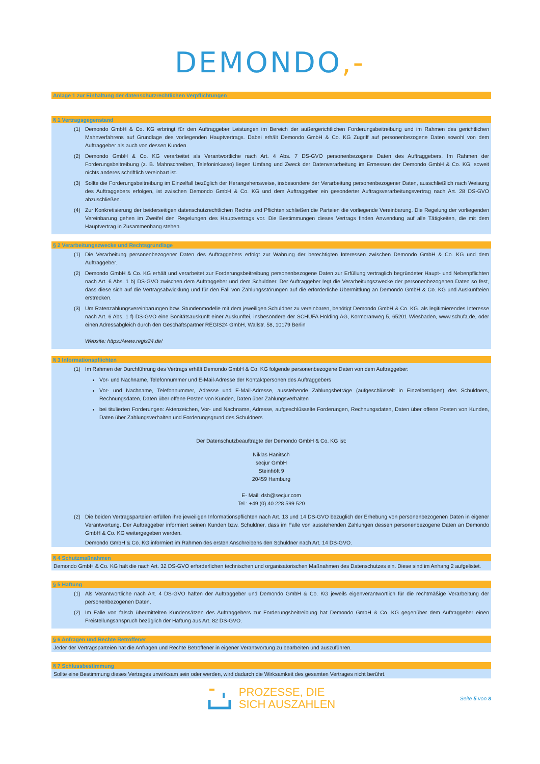DEMONDO,-
Anlage 1 zur Einhaltung der datenschutzrechtlichen Verpflichtungen
§ 1 Vertragsgegenstand
(1) Demondo GmbH & Co. KG erbringt für den Auftraggeber Leistungen im Bereich der außergerichtlichen Forderungsbeitreibung und im Rahmen des gerichtlichen Mahnverfahrens auf Grundlage des vorliegenden Hauptvertrags. Dabei erhält Demondo GmbH & Co. KG Zugriff auf personenbezogene Daten sowohl von dem Auftraggeber als auch von dessen Kunden.
(2) Demondo GmbH & Co. KG verarbeitet als Verantwortliche nach Art. 4 Abs. 7 DS-GVO personenbezogene Daten des Auftraggebers. Im Rahmen der Forderungsbeitreibung (z. B. Mahnschreiben, Telefoninkasso) liegen Umfang und Zweck der Datenverarbeitung im Ermessen der Demondo GmbH & Co. KG, soweit nichts anderes schriftlich vereinbart ist.
(3) Sollte die Forderungsbeitreibung im Einzelfall bezüglich der Herangehensweise, insbesondere der Verarbeitung personenbezogener Daten, ausschließlich nach Weisung des Auftraggebers erfolgen, ist zwischen Demondo GmbH & Co. KG und dem Auftraggeber ein gesonderter Auftragsverarbeitungsvertrag nach Art. 28 DS-GVO abzuschließen.
(4) Zur Konkretisierung der beiderseitigen datenschutzrechtlichen Rechte und Pflichten schließen die Parteien die vorliegende Vereinbarung. Die Regelung der vorliegenden Vereinbarung gehen im Zweifel den Regelungen des Hauptvertrags vor. Die Bestimmungen dieses Vertrags finden Anwendung auf alle Tätigkeiten, die mit dem Hauptvertrag in Zusammenhang stehen.
§ 2 Verarbeitungszwecke und Rechtsgrundlage
(1) Die Verarbeitung personenbezogener Daten des Auftraggebers erfolgt zur Wahrung der berechtigten Interessen zwischen Demondo GmbH & Co. KG und dem Auftraggeber.
(2) Demondo GmbH & Co. KG erhält und verarbeitet zur Forderungsbeitreibung personenbezogene Daten zur Erfüllung vertraglich begründeter Haupt- und Nebenpflichten nach Art. 6 Abs. 1 b) DS-GVO zwischen dem Auftraggeber und dem Schuldner. Der Auftraggeber legt die Verarbeitungszwecke der personenbezogenen Daten so fest, dass diese sich auf die Vertragsabwicklung und für den Fall von Zahlungsstörungen auf die erforderliche Übermittlung an Demondo GmbH & Co. KG und Auskunfteien erstrecken.
(3) Um Ratenzahlungsvereinbarungen bzw. Stundenmodelle mit dem jeweiligen Schuldner zu vereinbaren, benötigt Demondo GmbH & Co. KG. als legitimierendes Interesse nach Art. 6 Abs. 1 f) DS-GVO eine Bonitätsauskunft einer Auskunftei, insbesondere der SCHUFA Holding AG, Kormoranweg 5, 65201 Wiesbaden, www.schufa.de, oder einen Adressabgleich durch den Geschäftspartner REGIS24 GmbH, Wallstr. 58, 10179 Berlin
Website: https://www.regis24.de/
§ 3 Informationspflichten
(1) Im Rahmen der Durchführung des Vertrags erhält Demondo GmbH & Co. KG folgende personenbezogene Daten von dem Auftraggeber:
Vor- und Nachname, Telefonnummer und E-Mail-Adresse der Kontaktpersonen des Auftraggebers
Vor- und Nachname, Telefonnummer, Adresse und E-Mail-Adresse, ausstehende Zahlungsbeträge (aufgeschlüsselt in Einzelbeträgen) des Schuldners, Rechnungsdaten, Daten über offene Posten von Kunden, Daten über Zahlungsverhalten
bei titulierten Forderungen: Aktenzeichen, Vor- und Nachname, Adresse, aufgeschlüsselte Forderungen, Rechnungsdaten, Daten über offene Posten von Kunden, Daten über Zahlungsverhalten und Forderungsgrund des Schuldners
Der Datenschutzbeauftragte der Demondo GmbH & Co. KG ist:
Niklas Hanitsch
secjur GmbH
Steinhöft 9
20459 Hamburg
E- Mail: dsb@secjur.com
Tel.: +49 (0) 40 228 599 520
(2) Die beiden Vertragsparteien erfüllen ihre jeweiligen Informationspflichten nach Art. 13 und 14 DS-GVO bezüglich der Erhebung von personenbezogenen Daten in eigener Verantwortung. Der Auftraggeber informiert seinen Kunden bzw. Schuldner, dass im Falle von ausstehenden Zahlungen dessen personenbezogene Daten an Demondo GmbH & Co. KG weitergegeben werden.
Demondo GmbH & Co. KG informiert im Rahmen des ersten Anschreibens den Schuldner nach Art. 14 DS-GVO.
§ 4 Schutzmaßnahmen
Demondo GmbH & Co. KG hält die nach Art. 32 DS-GVO erforderlichen technischen und organisatorischen Maßnahmen des Datenschutzes ein. Diese sind im Anhang 2 aufgelistet.
§ 5 Haftung
(1) Als Verantwortliche nach Art. 4 DS-GVO haften der Auftraggeber und Demondo GmbH & Co. KG jeweils eigenverantwortlich für die rechtmäßige Verarbeitung der personenbezogenen Daten.
(2) Im Falle von falsch übermittelten Kundensätzen des Auftraggebers zur Forderungsbeitreibung hat Demondo GmbH & Co. KG gegenüber dem Auftraggeber einen Freistellungsanspruch bezüglich der Haftung aus Art. 82 DS-GVO.
§ 6 Anfragen und Rechte Betroffener
Jeder der Vertragsparteien hat die Anfragen und Rechte Betroffener in eigener Verantwortung zu bearbeiten und auszuführen.
§ 7 Schlussbestimmung
Sollte eine Bestimmung dieses Vertrages unwirksam sein oder werden, wird dadurch die Wirksamkeit des gesamten Vertrages nicht berührt.
PROZESSE, DIE
SICH AUSZAHLEN
Seite 5 von 8